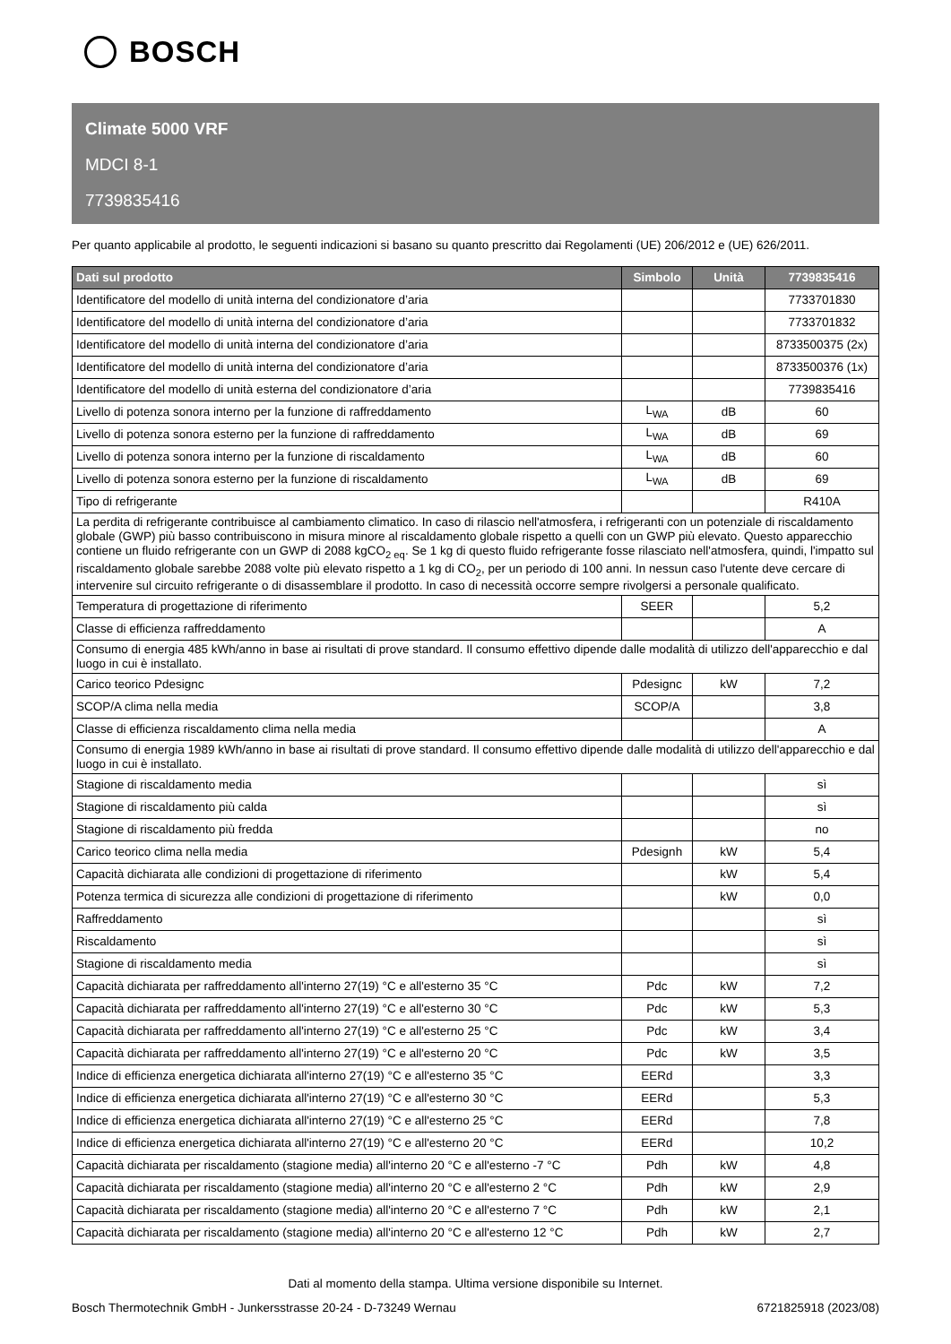BOSCH
Climate 5000 VRF
MDCI 8-1
7739835416
Per quanto applicabile al prodotto, le seguenti indicazioni si basano su quanto prescritto dai Regolamenti (UE) 206/2012 e (UE) 626/2011.
| Dati sul prodotto | Simbolo | Unità | 7739835416 |
| --- | --- | --- | --- |
| Identificatore del modello di unità interna del condizionatore d’aria | | | 7733701830 |
| Identificatore del modello di unità interna del condizionatore d’aria | | | 7733701832 |
| Identificatore del modello di unità interna del condizionatore d’aria | | | 8733500375 (2x) |
| Identificatore del modello di unità interna del condizionatore d’aria | | | 8733500376 (1x) |
| Identificatore del modello di unità esterna del condizionatore d’aria | | | 7739835416 |
| Livello di potenza sonora interno per la funzione di raffreddamento | L<sub>WA</sub> | dB | 60 |
| Livello di potenza sonora esterno per la funzione di raffreddamento | L<sub>WA</sub> | dB | 69 |
| Livello di potenza sonora interno per la funzione di riscaldamento | L<sub>WA</sub> | dB | 60 |
| Livello di potenza sonora esterno per la funzione di riscaldamento | L<sub>WA</sub> | dB | 69 |
| Tipo di refrigerante | | | R410A |
| La perdita di refrigerante contribuisce al cambiamento climatico. In caso di rilascio nell'atmosfera, i refrigeranti con un potenziale di riscaldamento globale (GWP) più basso contribuiscono in misura minore al riscaldamento globale rispetto a quelli con un GWP più elevato. Questo apparecchio contiene un fluido refrigerante con un GWP di 2088 kgCO<sub>2 eq</sub>. Se 1 kg di questo fluido refrigerante fosse rilasciato nell'atmosfera, quindi, l'impatto sul riscaldamento globale sarebbe 2088 volte più elevato rispetto a 1 kg di CO<sub>2</sub>, per un periodo di 100 anni. In nessun caso l'utente deve cercare di intervenire sul circuito refrigerante o di disassemblare il prodotto. In caso di necessità occorre sempre rivolgersi a personale qualificato. | | | |
| Temperatura di progettazione di riferimento | SEER | | 5,2 |
| Classe di efficienza raffreddamento | | | A |
| Consumo di energia 485 kWh/anno in base ai risultati di prove standard. Il consumo effettivo dipende dalle modalità di utilizzo dell'apparecchio e dal luogo in cui è installato. | | | |
| Carico teorico Pdesignc | Pdesignc | kW | 7,2 |
| SCOP/A clima nella media | SCOP/A | | 3,8 |
| Classe di efficienza riscaldamento clima nella media | | | A |
| Consumo di energia 1989 kWh/anno in base ai risultati di prove standard. Il consumo effettivo dipende dalle modalità di utilizzo dell'apparecchio e dal luogo in cui è installato. | | | |
| Stagione di riscaldamento media | | | sì |
| Stagione di riscaldamento più calda | | | sì |
| Stagione di riscaldamento più fredda | | | no |
| Carico teorico clima nella media | Pdesignh | kW | 5,4 |
| Capacità dichiarata alle condizioni di progettazione di riferimento | | kW | 5,4 |
| Potenza termica di sicurezza alle condizioni di progettazione di riferimento | | kW | 0,0 |
| Raffreddamento | | | sì |
| Riscaldamento | | | sì |
| Stagione di riscaldamento media | | | sì |
| Capacità dichiarata per raffreddamento all'interno 27(19) °C e all'esterno 35 °C | Pdc | kW | 7,2 |
| Capacità dichiarata per raffreddamento all'interno 27(19) °C e all'esterno 30 °C | Pdc | kW | 5,3 |
| Capacità dichiarata per raffreddamento all'interno 27(19) °C e all'esterno 25 °C | Pdc | kW | 3,4 |
| Capacità dichiarata per raffreddamento all'interno 27(19) °C e all'esterno 20 °C | Pdc | kW | 3,5 |
| Indice di efficienza energetica dichiarata all'interno 27(19) °C e all'esterno 35 °C | EERd | | 3,3 |
| Indice di efficienza energetica dichiarata all'interno 27(19) °C e all'esterno 30 °C | EERd | | 5,3 |
| Indice di efficienza energetica dichiarata all'interno 27(19) °C e all'esterno 25 °C | EERd | | 7,8 |
| Indice di efficienza energetica dichiarata all'interno 27(19) °C e all'esterno 20 °C | EERd | | 10,2 |
| Capacità dichiarata per riscaldamento (stagione media) all'interno 20 °C e all'esterno -7 °C | Pdh | kW | 4,8 |
| Capacità dichiarata per riscaldamento (stagione media) all'interno 20 °C e all'esterno 2 °C | Pdh | kW | 2,9 |
| Capacità dichiarata per riscaldamento (stagione media) all'interno 20 °C e all'esterno 7 °C | Pdh | kW | 2,1 |
| Capacità dichiarata per riscaldamento (stagione media) all'interno 20 °C e all'esterno 12 °C | Pdh | kW | 2,7 |
Dati al momento della stampa. Ultima versione disponibile su Internet.
Bosch Thermotechnik GmbH - Junkersstrasse 20-24 - D-73249 Wernau 6721825918 (2023/08)